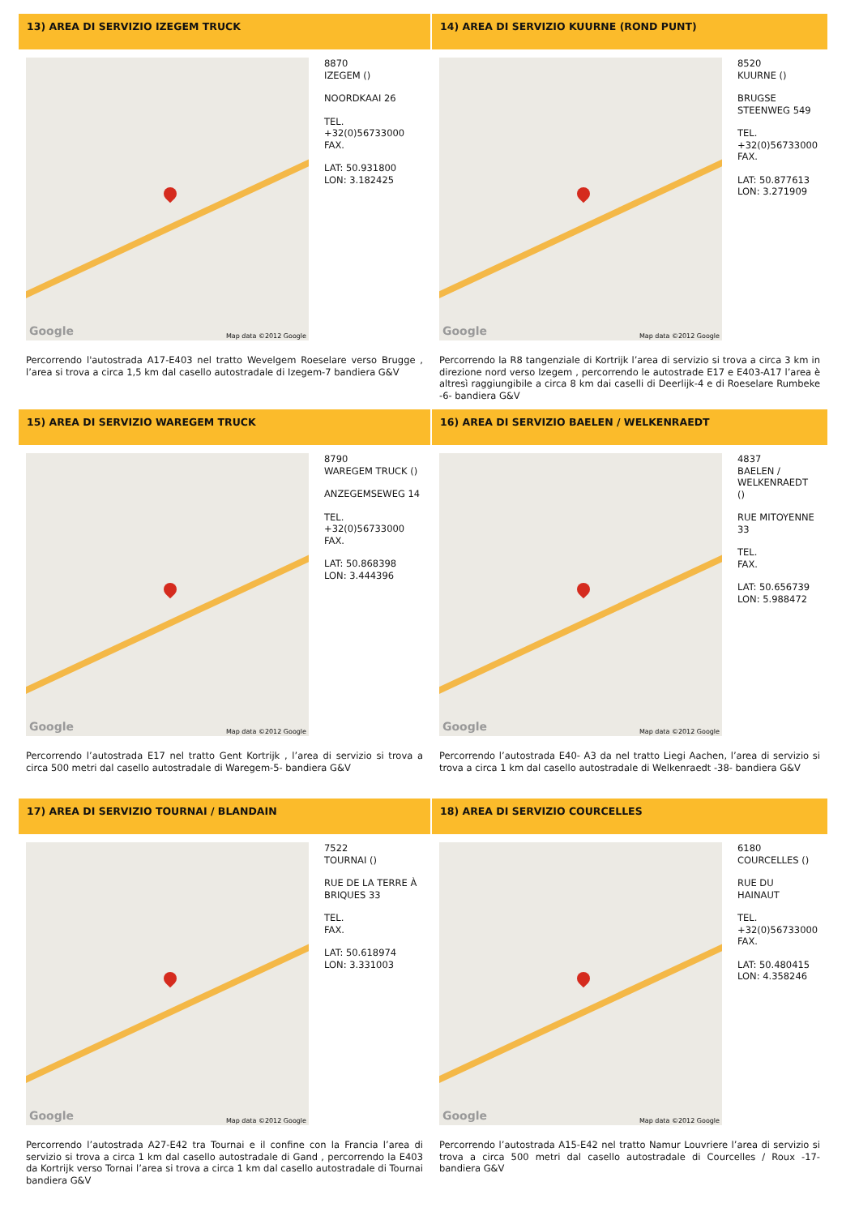13) AREA DI SERVIZIO IZEGEM TRUCK
14) AREA DI SERVIZIO KUURNE (ROND PUNT)
Google Map data ©2012 Google
8870
IZEGEM ()
NOORDKAAI 26
TEL.
+32(0)56733000
FAX.
LAT: 50.931800
LON: 3.182425
Percorrendo l'autostrada A17-E403 nel tratto Wevelgem Roeselare verso Brugge , l’area si trova a circa 1,5 km dal casello autostradale di Izegem-7 bandiera G&V
Google Map data ©2012 Google
8520
KUURNE ()
BRUGSE
STEENWEG 549
TEL.
+32(0)56733000
FAX.
LAT: 50.877613
LON: 3.271909
Percorrendo la R8 tangenziale di Kortrijk l’area di servizio si trova a circa 3 km in direzione nord verso Izegem , percorrendo le autostrade E17 e E403-A17 l’area è altresì raggiungibile a circa 8 km dai caselli di Deerlijk-4 e di Roeselare Rumbeke -6- bandiera G&V
15) AREA DI SERVIZIO WAREGEM TRUCK
16) AREA DI SERVIZIO BAELEN / WELKENRAEDT
Google Map data ©2012 Google
8790
WAREGEM TRUCK ()
ANZEGEMSEWEG 14
TEL.
+32(0)56733000
FAX.
LAT: 50.868398
LON: 3.444396
Percorrendo l’autostrada E17 nel tratto Gent Kortrijk , l’area di servizio si trova a circa 500 metri dal casello autostradale di Waregem-5- bandiera G&V
Google Map data ©2012 Google
4837
BAELEN /
WELKENRAEDT
()
RUE MITOYENNE
33
TEL.
FAX.
LAT: 50.656739
LON: 5.988472
Percorrendo l’autostrada E40- A3 da nel tratto Liegi Aachen, l’area di servizio si trova a circa 1 km dal casello autostradale di Welkenraedt -38- bandiera G&V
17) AREA DI SERVIZIO TOURNAI / BLANDAIN
18) AREA DI SERVIZIO COURCELLES
Google Map data ©2012 Google
7522
TOURNAI ()
RUE DE LA TERRE À BRIQUES 33
TEL.
FAX.
LAT: 50.618974
LON: 3.331003
Percorrendo l’autostrada A27-E42 tra Tournai e il confine con la Francia l’area di servizio si trova a circa 1 km dal casello autostradale di Gand , percorrendo la E403 da Kortrijk verso Tornai l’area si trova a circa 1 km dal casello autostradale di Tournai bandiera G&V
Google Map data ©2012 Google
6180
COURCELLES ()
RUE DU
HAINAUT
TEL.
+32(0)56733000
FAX.
LAT: 50.480415
LON: 4.358246
Percorrendo l’autostrada A15-E42 nel tratto Namur Louvriere l’area di servizio si trova a circa 500 metri dal casello autostradale di Courcelles / Roux -17- bandiera G&V